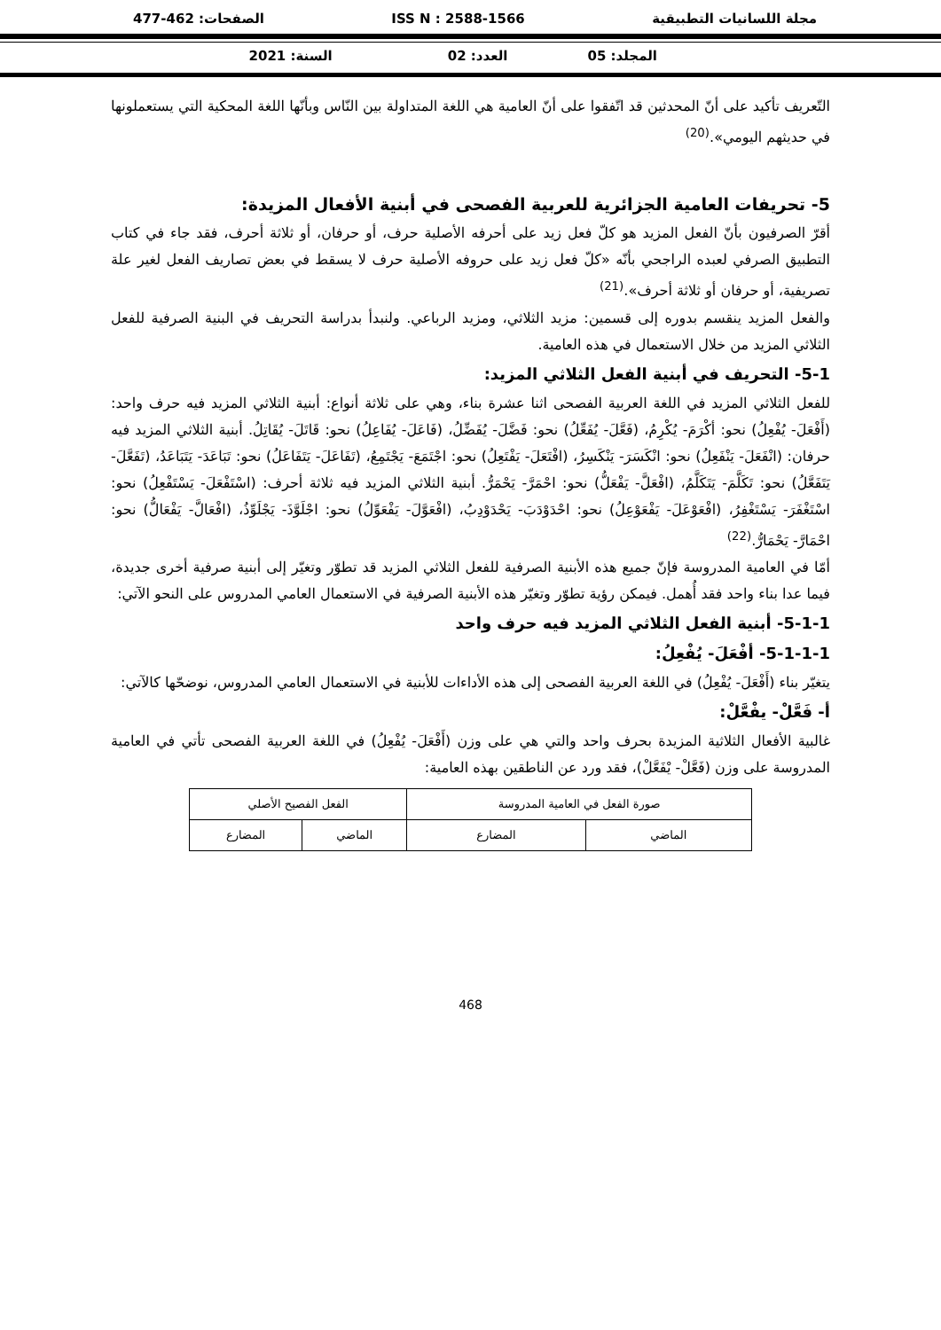مجلة اللسانيات التطبيقية ISS N : 2588-1566 الصفحات: 462-477
المجلد: 05 العدد: 02 السنة: 2021
التّعريف تأكيد على أنّ المحدثين قد اتّفقوا على أنّ العامية هي اللغة المتداولة بين النّاس وبأنّها اللغة المحكية التي يستعملونها في حديثهم اليومي».<sup>(20)</sup>
5- تحريفات العامية الجزائرية للعربية الفصحى في أبنية الأفعال المزيدة:
أقرّ الصرفيون بأنّ الفعل المزيد هو كلّ فعل زيد على أحرفه الأصلية حرف، أو حرفان، أو ثلاثة أحرف، فقد جاء في كتاب التطبيق الصرفي لعبده الراجحي بأنّه «كلّ فعل زيد على حروفه الأصلية حرف لا يسقط في بعض تصاريف الفعل لغير علة تصريفية، أو حرفان أو ثلاثة أحرف».<sup>(21)</sup>
والفعل المزيد ينقسم بدوره إلى قسمين: مزيد الثلاثي، ومزيد الرباعي. ولنبدأ بدراسة التحريف في البنية الصرفية للفعل الثلاثي المزيد من خلال الاستعمال في هذه العامية.
5-1- التحريف في أبنية الفعل الثلاثي المزيد:
للفعل الثلاثي المزيد في اللغة العربية الفصحى اثنا عشرة بناء، وهي على ثلاثة أنواع: أبنية الثلاثي المزيد فيه حرف واحد: (أَفْعَلَ- يُفْعِلُ) نحو: أكْرَمَ- يُكْرِمُ، (فَعَّلَ- يُفَعِّلُ) نحو: فَضَّلَ- يُفَضِّلُ، (فَاعَلَ- يُفَاعِلُ) نحو: قَاتَلَ- يُقَاتِلُ. أبنية الثلاثي المزيد فيه حرفان: (انْفَعَلَ- يَنْفَعِلُ) نحو: انْكَسَرَ- يَنْكَسِرُ، (افْتَعَلَ- يَفْتَعِلُ) نحو: اجْتَمَعَ- يَجْتَمِعُ، (تَفَاعَلَ- يَتَفَاعَلُ) نحو: تَبَاعَدَ- يَتَبَاعَدُ، (تَفَعَّلَ- يَتَفَعَّلُ) نحو: تَكَلَّمَ- يَتَكَلَّمُ، (افْعَلَّ- يَفْعَلُّ) نحو: احْمَرَّ- يَحْمَرُّ. أبنية الثلاثي المزيد فيه ثلاثة أحرف: (اسْتَفْعَلَ- يَسْتَفْعِلُ) نحو: اسْتَغْفَرَ- يَسْتَغْفِرُ، (افْعَوْعَلَ- يَفْعَوْعِلُ) نحو: احْدَوْدَبَ- يَحْدَوْدِبُ، (افْعَوَّلَ- يَفْعَوِّلُ) نحو: اجْلَوَّذَ- يَجْلَوِّذُ، (افْعَالَّ- يَفْعَالُّ) نحو: احْمَارَّ- يَحْمَارُّ.<sup>(22)</sup>
أمّا في العامية المدروسة فإنّ جميع هذه الأبنية الصرفية للفعل الثلاثي المزيد قد تطوّر وتغيّر إلى أبنية صرفية أخرى جديدة، فيما عدا بناء واحد فقد أُهمل. فيمكن رؤية تطوّر وتغيّر هذه الأبنية الصرفية في الاستعمال العامي المدروس على النحو الآتي:
5-1-1- أبنية الفعل الثلاثي المزيد فيه حرف واحد
5-1-1-1- أفْعَلَ- يُفْعِلُ:
يتغيّر بناء (أَفْعَلَ- يُفْعِلُ) في اللغة العربية الفصحى إلى هذه الأداءات للأبنية في الاستعمال العامي المدروس، نوضحّها كالآتي:
أ- فَعَّلْ- يفْعَّلْ:
غالبية الأفعال الثلاثية المزيدة بحرف واحد والتي هي على وزن (أَفْعَلَ- يُفْعِلُ) في اللغة العربية الفصحى تأتي في العامية المدروسة على وزن (فَعَّلْ- يْفَعَّلْ)، فقد ورد عن الناطقين بهذه العامية:
| صورة الفعل في العامية المدروسة | | الفعل الفصيح الأصلي | |
| --- | --- | --- | --- |
| الماضي | المضارع | الماضي | المضارع |
468